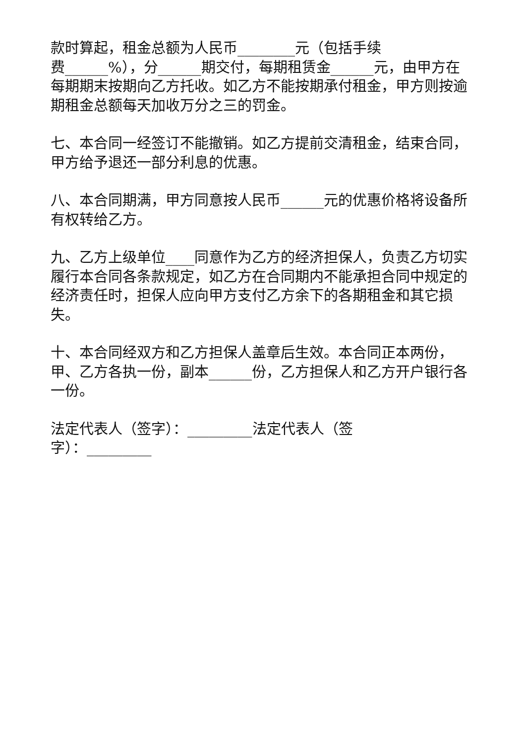款时算起，租金总额为人民币________元（包括手续
费______%），分______期交付，每期租赁金______元，由甲方在每期期末按期向乙方托收。如乙方不能按期承付租金，甲方则按逾期租金总额每天加收万分之三的罚金。
七、本合同一经签订不能撤销。如乙方提前交清租金，结束合同，甲方给予退还一部分利息的优惠。
八、本合同期满，甲方同意按人民币______元的优惠价格将设备所有权转给乙方。
九、乙方上级单位____同意作为乙方的经济担保人，负责乙方切实履行本合同各条款规定，如乙方在合同期内不能承担合同中规定的经济责任时，担保人应向甲方支付乙方余下的各期租金和其它损失。
十、本合同经双方和乙方担保人盖章后生效。本合同正本两份，甲、乙方各执一份，副本______份，乙方担保人和乙方开户银行各一份。
法定代表人（签字）：_________法定代表人（签
字）：_________